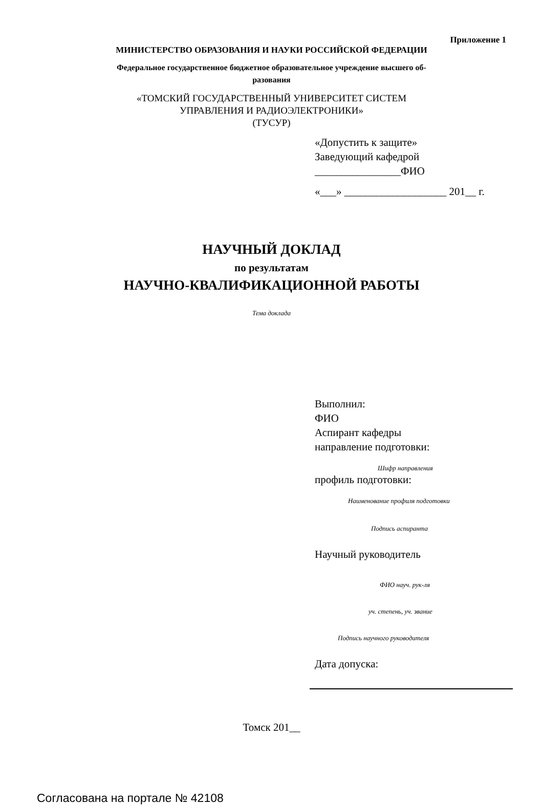Приложение 1
МИНИСТЕРСТВО ОБРАЗОВАНИЯ И НАУКИ РОССИЙСКОЙ ФЕДЕРАЦИИ
Федеральное государственное бюджетное образовательное учреждение высшего об-
разования
«ТОМСКИЙ ГОСУДАРСТВЕННЫЙ УНИВЕРСИТЕТ СИСТЕМ
УПРАВЛЕНИЯ И РАДИОЭЛЕКТРОНИКИ»
(ТУСУР)
«Допустить к защите»
Заведующий кафедрой
________________ФИО
«___» ___________________ 201__ г.
НАУЧНЫЙ ДОКЛАД
по результатам
НАУЧНО-КВАЛИФИКАЦИОННОЙ РАБОТЫ
Тема доклада
Выполнил:
ФИО
Аспирант кафедры
направление подготовки:
Шифр направления
профиль подготовки:
Наименование профиля подготовки
Подпись аспиранта
Научный руководитель
ФИО науч. рук-ля
уч. степень, уч. звание
Подпись научного руководителя
Дата допуска:
Томск 201__
Согласована на портале № 42108